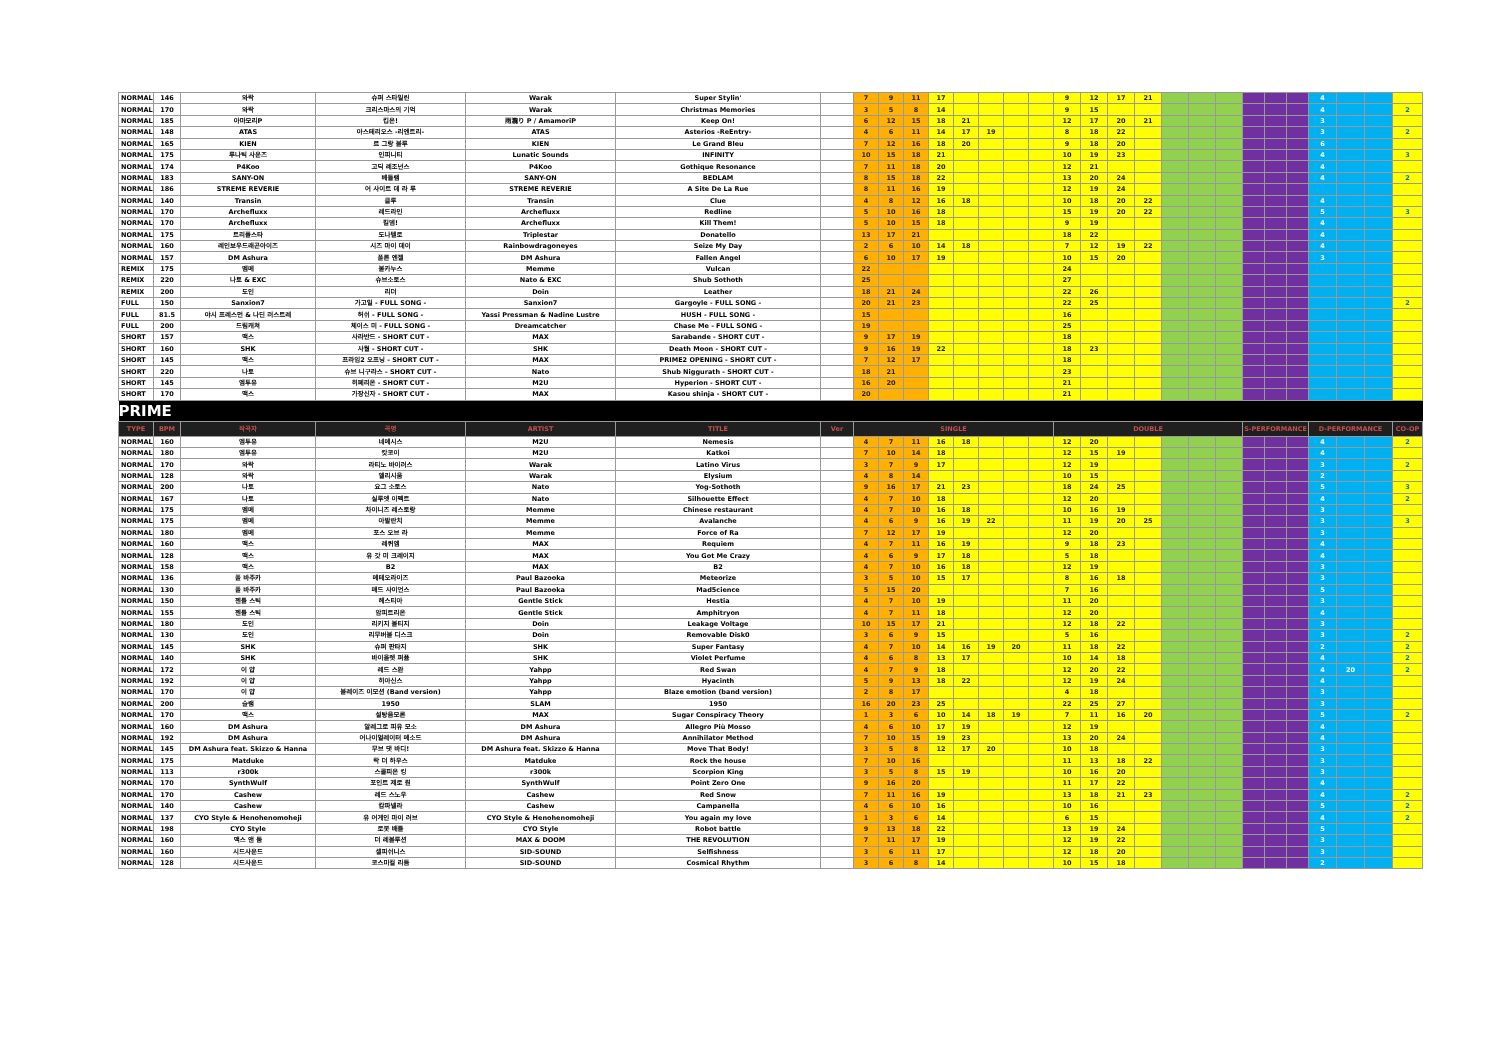| NORMAL | 146 | 와락 | 슈퍼 스타일린 | Warak | Super Stylin' | | 7 | 9 | 11 | 17 | | | | | 9 | 12 | 17 | 21 | | | | | | | 4 | | | |
| NORMAL | 170 | 와락 | 크리스마스의 기억 | Warak | Christmas Memories | | 3 | 5 | 8 | 14 | | | | | 9 | 15 | | | | | | | | | 4 | | | 2 |
| NORMAL | 185 | 아마모리P | 킵온! | 雨瀧り P / AmamoriP | Keep On! | | 6 | 12 | 15 | 18 | 21 | | | | 12 | 17 | 20 | 21 | | | | | | | 3 | | | |
| NORMAL | 148 | ATAS | 아스테리오스 -리엔트리- | ATAS | Asterios -ReEntry- | | 4 | 6 | 11 | 14 | 17 | 19 | | | 8 | 18 | 22 | | | | | | | | 3 | | | 2 |
| NORMAL | 165 | KIEN | 르 그랑 블루 | KIEN | Le Grand Bleu | | 7 | 12 | 16 | 18 | 20 | | | | 9 | 18 | 20 | | | | | | | | 6 | | | |
| NORMAL | 175 | 루나틱 사운즈 | 인피니티 | Lunatic Sounds | INFINITY | | 10 | 15 | 18 | 21 | | | | | 10 | 19 | 23 | | | | | | | | 4 | | | 3 |
| NORMAL | 174 | P4Koo | 고딕 레조넌스 | P4Koo | Gothique Resonance | | 7 | 11 | 18 | 20 | | | | | 12 | 21 | | | | | | | | | 4 | | | |
| NORMAL | 183 | SANY-ON | 베들램 | SANY-ON | BEDLAM | | 8 | 15 | 18 | 22 | | | | | 13 | 20 | 24 | | | | | | | | 4 | | | 2 |
| NORMAL | 186 | STREME REVERIE | 어 사이트 데 라 루 | STREME REVERIE | A Site De La Rue | | 8 | 11 | 16 | 19 | | | | | 12 | 19 | 24 | | | | | | | | | | | |
| NORMAL | 140 | Transin | 클루 | Transin | Clue | | 4 | 8 | 12 | 16 | 18 | | | | 10 | 18 | 20 | 22 | | | | | | | 4 | | | |
| NORMAL | 170 | Archefluxx | 레드라인 | Archefluxx | Redline | | 5 | 10 | 16 | 18 | | | | | 15 | 19 | 20 | 22 | | | | | | | 5 | | | 3 |
| NORMAL | 170 | Archefluxx | 킬뎀! | Archefluxx | Kill Them! | | 5 | 10 | 15 | 18 | | | | | 9 | 19 | | | | | | | | | 4 | | | |
| NORMAL | 175 | 트리플스타 | 도나텔로 | Triplestar | Donatello | | 13 | 17 | 21 | | | | | | 18 | 22 | | | | | | | | | 4 | | | |
| NORMAL | 160 | 레인보우드래곤아이즈 | 시즈 마이 데이 | Rainbowdragoneyes | Seize My Day | | 2 | 6 | 10 | 14 | 18 | | | | 7 | 12 | 19 | 22 | | | | | | | 4 | | | |
| NORMAL | 157 | DM Ashura | 폴른 엔젤 | DM Ashura | Fallen Angel | | 6 | 10 | 17 | 19 | | | | | 10 | 15 | 20 | | | | | | | | 3 | | | |
| REMIX | 175 | 멤메 | 불카누스 | Memme | Vulcan | | 22 | | | | | | | | 24 | | | | | | | | | | | | | |
| REMIX | 220 | 나토 & EXC | 슈브소토스 | Nato & EXC | Shub Sothoth | | 25 | | | | | | | | 27 | | | | | | | | | | | | | |
| REMIX | 200 | 도인 | 리더 | Doin | Leather | | 18 | 21 | 24 | | | | | | 22 | 26 | | | | | | | | | | | | |
| FULL | 150 | Sanxion7 | 가고일 - FULL SONG - | Sanxion7 | Gargoyle - FULL SONG - | | 20 | 21 | 23 | | | | | | 22 | 25 | | | | | | | | | | | | 2 |
| FULL | 81.5 | 야시 프레스먼 & 나딘 러스트레 | 허쉬 - FULL SONG - | Yassi Pressman & Nadine Lustre | HUSH - FULL SONG - | | 15 | | | | | | | | 16 | | | | | | | | | | | | | |
| FULL | 200 | 드림캐쳐 | 체이스 미 - FULL SONG - | Dreamcatcher | Chase Me - FULL SONG - | | 19 | | | | | | | | 25 | | | | | | | | | | | | | |
| SHORT | 157 | 맥스 | 사라반드 - SHORT CUT - | MAX | Sarabande - SHORT CUT - | | 9 | 17 | 19 | | | | | | 18 | | | | | | | | | | | | | |
| SHORT | 160 | SHK | 사월 - SHORT CUT - | SHK | Death Moon - SHORT CUT - | | 9 | 16 | 19 | 22 | | | | | 18 | 23 | | | | | | | | | | | | |
| SHORT | 145 | 맥스 | 프라임2 오프닝 - SHORT CUT - | MAX | PRIME2 OPENING - SHORT CUT - | | 7 | 12 | 17 | | | | | | 18 | | | | | | | | | | | | | |
| SHORT | 220 | 나토 | 슈브 니구라스 - SHORT CUT - | Nato | Shub Niggurath - SHORT CUT - | | 18 | 21 | | | | | | | 23 | | | | | | | | | | | | | |
| SHORT | 145 | 엠투유 | 히페리온 - SHORT CUT - | M2U | Hyperion - SHORT CUT - | | 16 | 20 | | | | | | | 21 | | | | | | | | | | | | | |
| SHORT | 170 | 맥스 | 가장신자 - SHORT CUT - | MAX | Kasou shinja - SHORT CUT - | | 20 | | | | | | | | 21 | | | | | | | | | | | | | |
| PRIME | | | | | | | | | | | | | | | | | | | | | | | | | | | | |
| TYPE | BPM | 작곡자 | 곡명 | ARTIST | TITLE | Ver | SINGLE | | | | | | | | DOUBLE | | | | | | | S-PERFORMANCE | | | D-PERFORMANCE | | | CO-OP |
| NORMAL | 160 | 엠투유 | 네메시스 | M2U | Nemesis | | 4 | 7 | 11 | 16 | 18 | | | | 12 | 20 | | | | | | | | | 4 | | | 2 |
| NORMAL | 180 | 엠투유 | 캇코이 | M2U | Katkoi | | 7 | 10 | 14 | 18 | | | | | 12 | 15 | 19 | | | | | | | | 4 | | | |
| NORMAL | 170 | 와락 | 라티노 바이러스 | Warak | Latino Virus | | 3 | 7 | 9 | 17 | | | | | 12 | 19 | | | | | | | | | 3 | | | 2 |
| NORMAL | 128 | 와락 | 엘리시움 | Warak | Elysium | | 4 | 8 | 14 | | | | | | 10 | 15 | | | | | | | | | 2 | | | |
| NORMAL | 200 | 나토 | 요그 소토스 | Nato | Yog-Sothoth | | 9 | 16 | 17 | 21 | 23 | | | | 18 | 24 | 25 | | | | | | | | 5 | | | 3 |
| NORMAL | 167 | 나토 | 실루엣 이펙트 | Nato | Silhouette Effect | | 4 | 7 | 10 | 18 | | | | | 12 | 20 | | | | | | | | | 4 | | | 2 |
| NORMAL | 175 | 멤메 | 차이니즈 레스토랑 | Memme | Chinese restaurant | | 4 | 7 | 10 | 16 | 18 | | | | 10 | 16 | 19 | | | | | | | | 3 | | | |
| NORMAL | 175 | 멤메 | 아발란치 | Memme | Avalanche | | 4 | 6 | 9 | 16 | 19 | 22 | | | 11 | 19 | 20 | 25 | | | | | | | 3 | | | 3 |
| NORMAL | 180 | 멤메 | 포스 오브 라 | Memme | Force of Ra | | 7 | 12 | 17 | 19 | | | | | 12 | 20 | | | | | | | | | 3 | | | |
| NORMAL | 160 | 맥스 | 레퀴엠 | MAX | Requiem | | 4 | 7 | 11 | 16 | 19 | | | | 9 | 18 | 23 | | | | | | | | 4 | | | |
| NORMAL | 128 | 맥스 | 유 갓 미 크레이지 | MAX | You Got Me Crazy | | 4 | 6 | 9 | 17 | 18 | | | | 5 | 18 | | | | | | | | | 4 | | | |
| NORMAL | 158 | 맥스 | B2 | MAX | B2 | | 4 | 7 | 10 | 16 | 18 | | | | 12 | 19 | | | | | | | | | 3 | | | |
| NORMAL | 136 | 폴 바주카 | 메테오라이즈 | Paul Bazooka | Meteorize | | 3 | 5 | 10 | 15 | 17 | | | | 8 | 16 | 18 | | | | | | | | 3 | | | |
| NORMAL | 130 | 폴 바주카 | 매드 사이언스 | Paul Bazooka | Mad5cience | | 5 | 15 | 20 | | | | | | 7 | 16 | | | | | | | | | 5 | | | |
| NORMAL | 150 | 젠틀 스틱 | 헤스티아 | Gentle Stick | Hestia | | 4 | 7 | 10 | 19 | | | | | 11 | 20 | | | | | | | | | 3 | | | |
| NORMAL | 155 | 젠틀 스틱 | 암피트리온 | Gentle Stick | Amphitryon | | 4 | 7 | 11 | 18 | | | | | 12 | 20 | | | | | | | | | 4 | | | |
| NORMAL | 180 | 도인 | 리키지 볼티지 | Doin | Leakage Voltage | | 10 | 15 | 17 | 21 | | | | | 12 | 18 | 22 | | | | | | | | 3 | | | |
| NORMAL | 130 | 도인 | 리무버블 디스크 | Doin | Removable Disk0 | | 3 | 6 | 9 | 15 | | | | | 5 | 16 | | | | | | | | | 3 | | | 2 |
| NORMAL | 145 | SHK | 슈퍼 판타지 | SHK | Super Fantasy | | 4 | 7 | 10 | 14 | 16 | 19 | 20 | | 11 | 18 | 22 | | | | | | | | 2 | | | 2 |
| NORMAL | 140 | SHK | 바이올렛 퍼퓸 | SHK | Violet Perfume | | 4 | 6 | 8 | 13 | 17 | | | | 10 | 14 | 18 | | | | | | | | 4 | | | 2 |
| NORMAL | 172 | 이 얍 | 레드 스완 | Yahpp | Red Swan | | 4 | 7 | 9 | 18 | | | | | 12 | 20 | 22 | | | | | | | | 4 | 20 | | 2 |
| NORMAL | 192 | 이 얍 | 히아신스 | Yahpp | Hyacinth | | 5 | 9 | 13 | 18 | 22 | | | | 12 | 19 | 24 | | | | | | | | 4 | | | |
| NORMAL | 170 | 이 얍 | 블레이즈 이모션 (Band version) | Yahpp | Blaze emotion (band version) | | 2 | 8 | 17 | | | | | | 4 | 18 | | | | | | | | | 3 | | | |
| NORMAL | 200 | 슬램 | 1950 | SLAM | 1950 | | 16 | 20 | 23 | 25 | | | | | 22 | 25 | 27 | | | | | | | | 3 | | | |
| NORMAL | 170 | 맥스 | 설탕음모론 | MAX | Sugar Conspiracy Theory | | 1 | 3 | 6 | 10 | 14 | 18 | 19 | | 7 | 11 | 16 | 20 | | | | | | | 5 | | | 2 |
| NORMAL | 160 | DM Ashura | 알레그로 피유 모소 | DM Ashura | Allegro Più Mosso | | 4 | 6 | 10 | 17 | 19 | | | | 12 | 19 | | | | | | | | | 4 | | | |
| NORMAL | 192 | DM Ashura | 어나이얼레이터 메소드 | DM Ashura | Annihilator Method | | 7 | 10 | 15 | 19 | 23 | | | | 13 | 20 | 24 | | | | | | | | 4 | | | |
| NORMAL | 145 | DM Ashura feat. Skizzo & Hanna | 무브 댓 바디! | DM Ashura feat. Skizzo & Hanna | Move That Body! | | 3 | 5 | 8 | 12 | 17 | 20 | | | 10 | 18 | | | | | | | | | 3 | | | |
| NORMAL | 175 | Matduke | 락 더 하우스 | Matduke | Rock the house | | 7 | 10 | 16 | | | | | | 11 | 13 | 18 | 22 | | | | | | | 3 | | | |
| NORMAL | 113 | r300k | 스콜피온 킹 | r300k | Scorpion King | | 3 | 5 | 8 | 15 | 19 | | | | 10 | 16 | 20 | | | | | | | | 3 | | | |
| NORMAL | 170 | SynthWulf | 포인트 제로 원 | SynthWulf | Point Zero One | | 9 | 16 | 20 | | | | | | 11 | 17 | 22 | | | | | | | | 4 | | | |
| NORMAL | 170 | Cashew | 레드 스노우 | Cashew | Red Snow | | 7 | 11 | 16 | 19 | | | | | 13 | 18 | 21 | 23 | | | | | | | 4 | | | 2 |
| NORMAL | 140 | Cashew | 캄파넬라 | Cashew | Campanella | | 4 | 6 | 10 | 16 | | | | | 10 | 16 | | | | | | | | | 5 | | | 2 |
| NORMAL | 137 | CYO Style & Henohenomoheji | 유 어게인 마이 러브 | CYO Style & Henohenomoheji | You again my love | | 1 | 3 | 6 | 14 | | | | | 6 | 15 | | | | | | | | | 4 | | | 2 |
| NORMAL | 198 | CYO Style | 로봇 배틀 | CYO Style | Robot battle | | 9 | 13 | 18 | 22 | | | | | 13 | 19 | 24 | | | | | | | | 5 | | | |
| NORMAL | 160 | 맥스 앤 둠 | 더 레볼루션 | MAX & DOOM | THE REVOLUTION | | 7 | 11 | 17 | 19 | | | | | 12 | 19 | 22 | | | | | | | | 3 | | | |
| NORMAL | 160 | 시드사운드 | 셀피쉬니스 | SID-SOUND | Selfishness | | 3 | 6 | 11 | 17 | | | | | 12 | 18 | 20 | | | | | | | | 3 | | | |
| NORMAL | 128 | 시드사운드 | 코스미컬 리듬 | SID-SOUND | Cosmical Rhythm | | 3 | 6 | 8 | 14 | | | | | 10 | 15 | 18 | | | | | | | | 2 | | | |